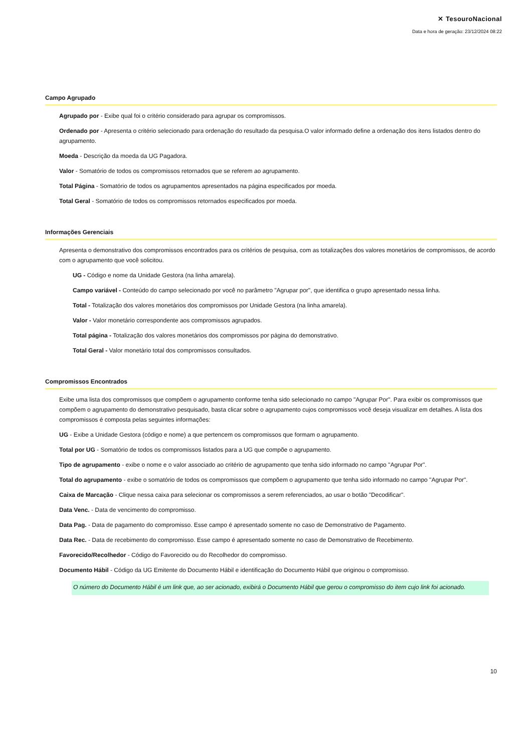✕ TesouroNacional
Data e hora de geração: 23/12/2024 08:22
Campo Agrupado
Agrupado por - Exibe qual foi o critério considerado para agrupar os compromissos.
Ordenado por - Apresenta o critério selecionado para ordenação do resultado da pesquisa.O valor informado define a ordenação dos itens listados dentro do agrupamento.
Moeda - Descrição da moeda da UG Pagadora.
Valor - Somatório de todos os compromissos retornados que se referem ao agrupamento.
Total Página - Somatório de todos os agrupamentos apresentados na página especificados por moeda.
Total Geral - Somatório de todos os compromissos retornados especificados por moeda.
Informações Gerenciais
Apresenta o demonstrativo dos compromissos encontrados para os critérios de pesquisa, com as totalizações dos valores monetários de compromissos, de acordo com o agrupamento que você solicitou.
UG - Código e nome da Unidade Gestora (na linha amarela).
Campo variável - Conteúdo do campo selecionado por você no parâmetro "Agrupar por", que identifica o grupo apresentado nessa linha.
Total - Totalização dos valores monetários dos compromissos por Unidade Gestora (na linha amarela).
Valor - Valor monetário correspondente aos compromissos agrupados.
Total página - Totalização dos valores monetários dos compromissos por página do demonstrativo.
Total Geral - Valor monetário total dos compromissos consultados.
Compromissos Encontrados
Exibe uma lista dos compromissos que compõem o agrupamento conforme tenha sido selecionado no campo "Agrupar Por". Para exibir os compromissos que compõem o agrupamento do demonstrativo pesquisado, basta clicar sobre o agrupamento cujos compromissos você deseja visualizar em detalhes. A lista dos compromissos é composta pelas seguintes informações:
UG - Exibe a Unidade Gestora (código e nome) a que pertencem os compromissos que formam o agrupamento.
Total por UG - Somatório de todos os compromissos listados para a UG que compõe o agrupamento.
Tipo de agrupamento - exibe o nome e o valor associado ao critério de agrupamento que tenha sido informado no campo "Agrupar Por".
Total do agrupamento - exibe o somatório de todos os compromissos que compõem o agrupamento que tenha sido informado no campo "Agrupar Por".
Caixa de Marcação - Clique nessa caixa para selecionar os compromissos a serem referenciados, ao usar o botão "Decodificar".
Data Venc. - Data de vencimento do compromisso.
Data Pag. - Data de pagamento do compromisso. Esse campo é apresentado somente no caso de Demonstrativo de Pagamento.
Data Rec. - Data de recebimento do compromisso. Esse campo é apresentado somente no caso de Demonstrativo de Recebimento.
Favorecido/Recolhedor - Código do Favorecido ou do Recolhedor do compromisso.
Documento Hábil - Código da UG Emitente do Documento Hábil e identificação do Documento Hábil que originou o compromisso.
O número do Documento Hábil é um link que, ao ser acionado, exibirá o Documento Hábil que gerou o compromisso do item cujo link foi acionado.
10